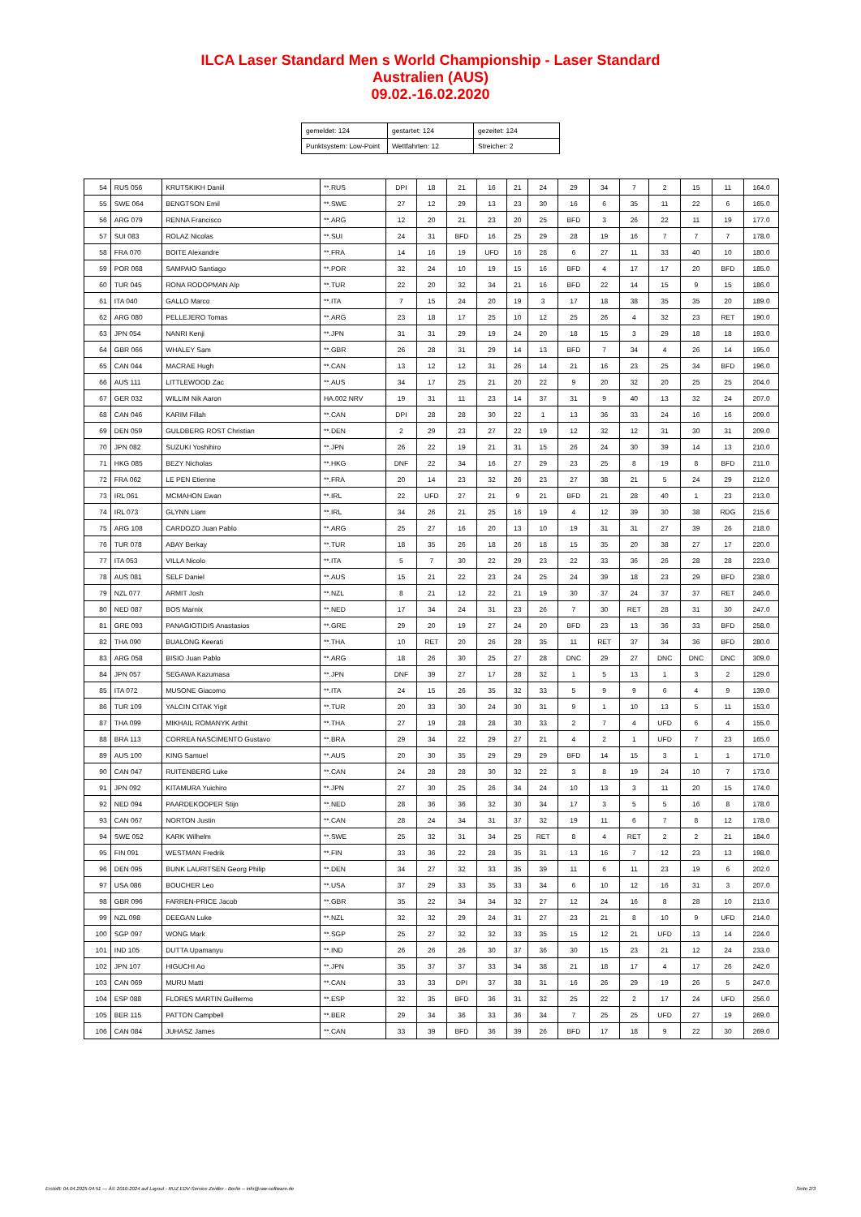ILCA Laser Standard Men s World Championship - Laser Standard
Australien (AUS)
09.02.-16.02.2020
| gemeldet: 124 | gestartet: 124 | gezeitet: 124 |
| Punktsystem: Low-Point | Wettfahrten: 12 | Streicher: 2 |
| 54 | RUS 056 | KRUTSKIKH Daniil | **.RUS | DPI | 18 | 21 | 16 | 21 | 24 | 29 | 34 | 7 | 2 | 15 | 11 | 164.0 |
| 55 | SWE 064 | BENGTSON Emil | **.SWE | 27 | 12 | 29 | 13 | 23 | 30 | 16 | 6 | 35 | 11 | 22 | 6 | 165.0 |
| 56 | ARG 079 | RENNA Francisco | **.ARG | 12 | 20 | 21 | 23 | 20 | 25 | BFD | 3 | 26 | 22 | 11 | 19 | 177.0 |
| 57 | SUI 083 | ROLAZ Nicolas | **.SUI | 24 | 31 | BFD | 16 | 25 | 29 | 28 | 19 | 16 | 7 | 7 | 7 | 178.0 |
| 58 | FRA 070 | BOITE Alexandre | **.FRA | 14 | 16 | 19 | UFD | 16 | 28 | 6 | 27 | 11 | 33 | 40 | 10 | 180.0 |
| 59 | POR 068 | SAMPAIO Santiago | **.POR | 32 | 24 | 10 | 19 | 15 | 16 | BFD | 4 | 17 | 17 | 20 | BFD | 185.0 |
| 60 | TUR 045 | RONA RODOPMAN Alp | **.TUR | 22 | 20 | 32 | 34 | 21 | 16 | BFD | 22 | 14 | 15 | 9 | 15 | 186.0 |
| 61 | ITA 040 | GALLO Marco | **.ITA | 7 | 15 | 24 | 20 | 19 | 3 | 17 | 18 | 38 | 35 | 35 | 20 | 189.0 |
| 62 | ARG 080 | PELLEJERO Tomas | **.ARG | 23 | 18 | 17 | 25 | 10 | 12 | 25 | 26 | 4 | 32 | 23 | RET | 190.0 |
| 63 | JPN 054 | NANRI Kenji | **.JPN | 31 | 31 | 29 | 19 | 24 | 20 | 18 | 15 | 3 | 29 | 18 | 18 | 193.0 |
| 64 | GBR 066 | WHALEY Sam | **.GBR | 26 | 28 | 31 | 29 | 14 | 13 | BFD | 7 | 34 | 4 | 26 | 14 | 195.0 |
| 65 | CAN 044 | MACRAE Hugh | **.CAN | 13 | 12 | 12 | 31 | 26 | 14 | 21 | 16 | 23 | 25 | 34 | BFD | 196.0 |
| 66 | AUS 111 | LITTLEWOOD Zac | **.AUS | 34 | 17 | 25 | 21 | 20 | 22 | 9 | 20 | 32 | 20 | 25 | 25 | 204.0 |
| 67 | GER 032 | WILLIM Nik Aaron | HA.002 NRV | 19 | 31 | 11 | 23 | 14 | 37 | 31 | 9 | 40 | 13 | 32 | 24 | 207.0 |
| 68 | CAN 046 | KARIM Fillah | **.CAN | DPI | 28 | 28 | 30 | 22 | 1 | 13 | 36 | 33 | 24 | 16 | 16 | 209.0 |
| 69 | DEN 059 | GULDBERG ROST Christian | **.DEN | 2 | 29 | 23 | 27 | 22 | 19 | 12 | 32 | 12 | 31 | 30 | 31 | 209.0 |
| 70 | JPN 082 | SUZUKI Yoshihiro | **.JPN | 26 | 22 | 19 | 21 | 31 | 15 | 26 | 24 | 30 | 39 | 14 | 13 | 210.0 |
| 71 | HKG 085 | BEZY Nicholas | **.HKG | DNF | 22 | 34 | 16 | 27 | 29 | 23 | 25 | 8 | 19 | 8 | BFD | 211.0 |
| 72 | FRA 062 | LE PEN Etienne | **.FRA | 20 | 14 | 23 | 32 | 26 | 23 | 27 | 38 | 21 | 5 | 24 | 29 | 212.0 |
| 73 | IRL 061 | MCMAHON Ewan | **.IRL | 22 | UFD | 27 | 21 | 9 | 21 | BFD | 21 | 28 | 40 | 1 | 23 | 213.0 |
| 74 | IRL 073 | GLYNN Liam | **.IRL | 34 | 26 | 21 | 25 | 16 | 19 | 4 | 12 | 39 | 30 | 38 | RDG | 215.6 |
| 75 | ARG 108 | CARDOZO Juan Pablo | **.ARG | 25 | 27 | 16 | 20 | 13 | 10 | 19 | 31 | 31 | 27 | 39 | 26 | 218.0 |
| 76 | TUR 078 | ABAY Berkay | **.TUR | 18 | 35 | 26 | 18 | 26 | 18 | 15 | 35 | 20 | 38 | 27 | 17 | 220.0 |
| 77 | ITA 053 | VILLA Nicolo | **.ITA | 5 | 7 | 30 | 22 | 29 | 23 | 22 | 33 | 36 | 26 | 28 | 28 | 223.0 |
| 78 | AUS 081 | SELF Daniel | **.AUS | 15 | 21 | 22 | 23 | 24 | 25 | 24 | 39 | 18 | 23 | 29 | BFD | 238.0 |
| 79 | NZL 077 | ARMIT Josh | **.NZL | 8 | 21 | 12 | 22 | 21 | 19 | 30 | 37 | 24 | 37 | 37 | RET | 246.0 |
| 80 | NED 087 | BOS Marnix | **.NED | 17 | 34 | 24 | 31 | 23 | 26 | 7 | 30 | RET | 28 | 31 | 30 | 247.0 |
| 81 | GRE 093 | PANAGIOTIDIS Anastasios | **.GRE | 29 | 20 | 19 | 27 | 24 | 20 | BFD | 23 | 13 | 36 | 33 | BFD | 258.0 |
| 82 | THA 090 | BUALONG Keerati | **.THA | 10 | RET | 20 | 26 | 28 | 35 | 11 | RET | 37 | 34 | 36 | BFD | 280.0 |
| 83 | ARG 058 | BISIO Juan Pablo | **.ARG | 18 | 26 | 30 | 25 | 27 | 28 | DNC | 29 | 27 | DNC | DNC | DNC | 309.0 |
| 84 | JPN 057 | SEGAWA Kazumasa | **.JPN | DNF | 39 | 27 | 17 | 28 | 32 | 1 | 5 | 13 | 1 | 3 | 2 | 129.0 |
| 85 | ITA 072 | MUSONE Giacomo | **.ITA | 24 | 15 | 26 | 35 | 32 | 33 | 5 | 9 | 9 | 6 | 4 | 9 | 139.0 |
| 86 | TUR 109 | YALCIN CITAK Yigit | **.TUR | 20 | 33 | 30 | 24 | 30 | 31 | 9 | 1 | 10 | 13 | 5 | 11 | 153.0 |
| 87 | THA 099 | MIKHAIL ROMANYK Arthit | **.THA | 27 | 19 | 28 | 28 | 30 | 33 | 2 | 7 | 4 | UFD | 6 | 4 | 155.0 |
| 88 | BRA 113 | CORREA NASCIMENTO Gustavo | **.BRA | 29 | 34 | 22 | 29 | 27 | 21 | 4 | 2 | 1 | UFD | 7 | 23 | 165.0 |
| 89 | AUS 100 | KING Samuel | **.AUS | 20 | 30 | 35 | 29 | 29 | 29 | BFD | 14 | 15 | 3 | 1 | 1 | 171.0 |
| 90 | CAN 047 | RUITENBERG Luke | **.CAN | 24 | 28 | 28 | 30 | 32 | 22 | 3 | 8 | 19 | 24 | 10 | 7 | 173.0 |
| 91 | JPN 092 | KITAMURA Yuichiro | **.JPN | 27 | 30 | 25 | 26 | 34 | 24 | 10 | 13 | 3 | 11 | 20 | 15 | 174.0 |
| 92 | NED 094 | PAARDEKOOPER Stijn | **.NED | 28 | 36 | 36 | 32 | 30 | 34 | 17 | 3 | 5 | 5 | 16 | 8 | 178.0 |
| 93 | CAN 067 | NORTON Justin | **.CAN | 28 | 24 | 34 | 31 | 37 | 32 | 19 | 11 | 6 | 7 | 8 | 12 | 178.0 |
| 94 | SWE 052 | KARK Wilhelm | **.SWE | 25 | 32 | 31 | 34 | 25 | RET | 8 | 4 | RET | 2 | 2 | 21 | 184.0 |
| 95 | FIN 091 | WESTMAN Fredrik | **.FIN | 33 | 36 | 22 | 28 | 35 | 31 | 13 | 16 | 7 | 12 | 23 | 13 | 198.0 |
| 96 | DEN 095 | BUNK LAURITSEN Georg Philip | **.DEN | 34 | 27 | 32 | 33 | 35 | 39 | 11 | 6 | 11 | 23 | 19 | 6 | 202.0 |
| 97 | USA 086 | BOUCHER Leo | **.USA | 37 | 29 | 33 | 35 | 33 | 34 | 6 | 10 | 12 | 16 | 31 | 3 | 207.0 |
| 98 | GBR 096 | FARREN-PRICE Jacob | **.GBR | 35 | 22 | 34 | 34 | 32 | 27 | 12 | 24 | 16 | 8 | 28 | 10 | 213.0 |
| 99 | NZL 098 | DEEGAN Luke | **.NZL | 32 | 32 | 29 | 24 | 31 | 27 | 23 | 21 | 8 | 10 | 9 | UFD | 214.0 |
| 100 | SGP 097 | WONG Mark | **.SGP | 25 | 27 | 32 | 32 | 33 | 35 | 15 | 12 | 21 | UFD | 13 | 14 | 224.0 |
| 101 | IND 105 | DUTTA Upamanyu | **.IND | 26 | 26 | 26 | 30 | 37 | 36 | 30 | 15 | 23 | 21 | 12 | 24 | 233.0 |
| 102 | JPN 107 | HIGUCHI Ao | **.JPN | 35 | 37 | 37 | 33 | 34 | 38 | 21 | 18 | 17 | 4 | 17 | 26 | 242.0 |
| 103 | CAN 069 | MURU Matti | **.CAN | 33 | 33 | DPI | 37 | 38 | 31 | 16 | 26 | 29 | 19 | 26 | 5 | 247.0 |
| 104 | ESP 088 | FLORES MARTIN Guillermo | **.ESP | 32 | 35 | BFD | 36 | 31 | 32 | 25 | 22 | 2 | 17 | 24 | UFD | 256.0 |
| 105 | BER 115 | PATTON Campbell | **.BER | 29 | 34 | 36 | 33 | 36 | 34 | 7 | 25 | 25 | UFD | 27 | 19 | 269.0 |
| 106 | CAN 084 | JUHASZ James | **.CAN | 33 | 39 | BFD | 36 | 39 | 26 | BFD | 17 | 18 | 9 | 22 | 30 | 269.0 |
Erstellt: 04.04.2025 04:51 --- Â© 2010-2024 auf Layout - RUZ EDV-Service Zeidler - Berlin -- info@raw-software.de Seite 2/3